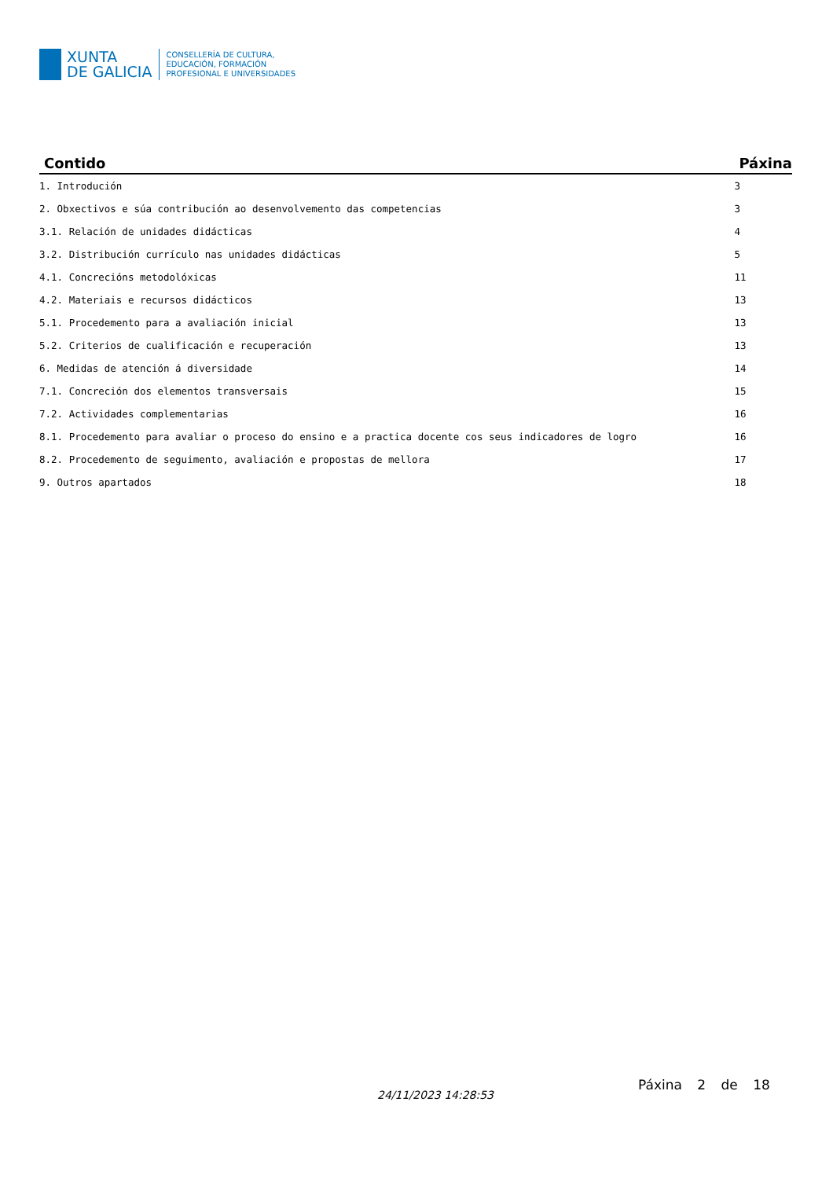XUNTA
DE GALICIA
CONSELLERÍA DE CULTURA,
EDUCACIÓN, FORMACIÓN
PROFESIONAL E UNIVERSIDADES
| Contido | Páxina |
| --- | --- |
| 1. Introdución | 3 |
| 2. Obxectivos e súa contribución ao desenvolvemento das competencias | 3 |
| 3.1. Relación de unidades didácticas | 4 |
| 3.2. Distribución currículo nas unidades didácticas | 5 |
| 4.1. Concrecións metodolóxicas | 11 |
| 4.2. Materiais e recursos didácticos | 13 |
| 5.1. Procedemento para a avaliación inicial | 13 |
| 5.2. Criterios de cualificación e recuperación | 13 |
| 6. Medidas de atención á diversidade | 14 |
| 7.1. Concreción dos elementos transversais | 15 |
| 7.2. Actividades complementarias | 16 |
| 8.1. Procedemento para avaliar o proceso do ensino e a practica docente cos seus indicadores de logro | 16 |
| 8.2. Procedemento de seguimento, avaliación e propostas de mellora | 17 |
| 9. Outros apartados | 18 |
24/11/2023 14:28:53
Páxina 2 de 18